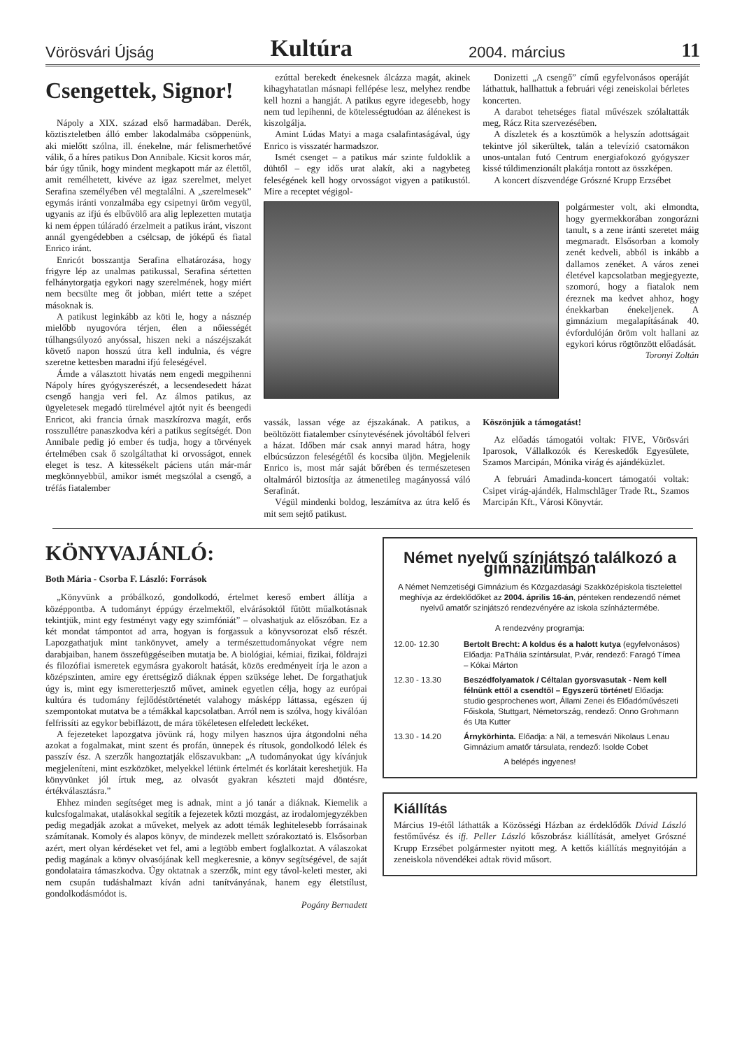Vörösvári Újság Kultúra 2004. március 11
Csengettek, Signor!
Nápoly a XIX. század első harmadában. Derék, köztiszteletben álló ember lakodalmába csöppenünk, aki mielőtt szólna, ill. énekelne, már felismerhetővé válik, ő a híres patikus Don Annibale. Kicsit koros már, bár úgy tűnik, hogy mindent megkapott már az élettől, amit remélhetett, kivéve az igaz szerelmet, melyet Serafina személyében vél megtalálni. A „szerelmesek” egymás iránti vonzalmába egy csipetnyi üröm vegyül, ugyanis az ifjú és elbűvölő ara alig leplezetten mutatja ki nem éppen túláradó érzelmeit a patikus iránt, viszont annál gyengédebben a csélcsap, de jóképű és fiatal Enrico iránt.
Enricót bosszantja Serafina elhatározása, hogy frigyre lép az unalmas patikussal, Serafina sértetten felhánytorgatja egykori nagy szerelmének, hogy miért nem becsülte meg őt jobban, miért tette a szépet másoknak is.
A patikust leginkább az köti le, hogy a násznép mielőbb nyugovóra térjen, élen a nőiességét túlhangsúlyozó anyóssal, hiszen neki a nászéjszakát követő napon hosszú útra kell indulnia, és végre szeretne kettesben maradni ifjú feleségével.
Ámde a választott hivatás nem engedi megpihenni Nápoly híres gyógyszerészét, a lecsendesedett házat csengő hangja veri fel. Az álmos patikus, az ügyeletesek megadó türelmével ajtót nyit és beengedi Enricot, aki francia úrnak maszkírozva magát, erős rosszullétre panaszkodva kéri a patikus segítségét. Don Annibale pedig jó ember és tudja, hogy a törvények értelmében csak ő szolgáltathat ki orvosságot, ennek eleget is tesz. A kitessékelt páciens után már-már megkönnyebbül, amikor ismét megszólal a csengő, a tréfás fiatalember
ezúttal berekedt énekesnek álcázza magát, akinek kihagyhatatlan másnapi fellépése lesz, melyhez rendbe kell hozni a hangját. A patikus egyre idegesebb, hogy nem tud lepihenni, de kötelességtudóan az álénekest is kiszolgálja.
Amint Lúdas Matyi a maga csalafintaságával, úgy Enrico is visszatér harmadszor.
Ismét csenget – a patikus már szinte fuldoklik a dühtől – egy idős urat alakít, aki a nagybeteg feleségének kell hogy orvosságot vigyen a patikustól. Mire a receptet végigol-
Donizetti „A csengő” című egyfelvonásos operáját láthattuk, hallhattuk a februári végi zeneiskolai bérletes koncerten.
A darabot tehetséges fiatal művészek szólaltatták meg, Rácz Rita szervezésében.
A díszletek és a kosztümök a helyszín adottságait tekintve jól sikerültek, talán a televízió csatornákon unos-untalan futó Centrum energiafokozó gyógyszer kissé túldimenzionált plakátja rontott az összképen.
A koncert díszvendége Grószné Krupp Erzsébet
polgármester volt, aki elmondta, hogy gyermekkorában zongorázni tanult, s a zene iránti szeretet máig megmaradt. Elsősorban a komoly zenét kedveli, abból is inkább a dallamos zenéket. A város zenei életével kapcsolatban megjegyezte, szomorú, hogy a fiatalok nem éreznek ma kedvet ahhoz, hogy énekkarban énekeljenek. A gimnázium megalapításának 40. évfordulóján öröm volt hallani az egykori kórus rögtönzött előadását.
Toronyi Zoltán
vassák, lassan vége az éjszakának. A patikus, a beöltözött fiatalember csínytevésének jóvoltából felveri a házat. Időben már csak annyi marad hátra, hogy elbúcsúzzon feleségétől és kocsiba üljön. Megjelenik Enrico is, most már saját bőrében és természetesen oltalmáról biztosítja az átmenetileg magányossá váló Serafinát.
Végül mindenki boldog, leszámítva az útra kelő és mit sem sejtő patikust.
Köszönjük a támogatást!
Az előadás támogatói voltak: FIVE, Vörösvári Iparosok, Vállalkozók és Kereskedők Egyesülete, Szamos Marcipán, Mónika virág és ajándéküzlet.
A februári Amadinda-koncert támogatói voltak: Csipet virág-ajándék, Halmschläger Trade Rt., Szamos Marcipán Kft., Városi Könyvtár.
KÖNYVAJÁNLÓ:
Both Mária - Csorba F. László: Források
„Könyvünk a próbálkozó, gondolkodó, értelmet kereső embert állítja a középpontba. A tudományt éppúgy érzelmektől, elvárásoktól fűtött műalkotásnak tekintjük, mint egy festményt vagy egy szimfóniát” – olvashatjuk az előszóban. Ez a két mondat támpontot ad arra, hogyan is forgassuk a könyvsorozat első részét. Lapozgathatjuk mint tankönyvet, amely a természettudományokat végre nem darabjaiban, hanem összefüggéseiben mutatja be. A biológiai, kémiai, fizikai, földrajzi és filozófiai ismeretek egymásra gyakorolt hatását, közös eredményeit írja le azon a középszinten, amire egy érettségiző diáknak éppen szüksége lehet. De forgathatjuk úgy is, mint egy ismeretterjesztő művet, aminek egyetlen célja, hogy az európai kultúra és tudomány fejlődéstörténetét valahogy másképp láttassa, egészen új szempontokat mutatva be a témákkal kapcsolatban. Arról nem is szólva, hogy kiválóan felfrissíti az egykor bebiflázott, de mára tökéletesen elfeledett leckéket.
A fejezeteket lapozgatva jövünk rá, hogy milyen hasznos újra átgondolni néha azokat a fogalmakat, mint szent és profán, ünnepek és rítusok, gondolkodó lélek és passzív ész. A szerzők hangoztatják előszavukban: „A tudományokat úgy kívánjuk megjeleníteni, mint eszközöket, melyekkel létünk értelmét és korlátait kereshetjük. Ha könyvünket jól írtuk meg, az olvasót gyakran készteti majd döntésre, értékválasztásra.”
Ehhez minden segítséget meg is adnak, mint a jó tanár a diáknak. Kiemelik a kulcsfogalmakat, utalásokkal segítik a fejezetek közti mozgást, az irodalomjegyzékben pedig megadják azokat a műveket, melyek az adott témák leghitelesebb forrásainak számítanak. Komoly és alapos könyv, de mindezek mellett szórakoztató is. Elsősorban azért, mert olyan kérdéseket vet fel, ami a legtöbb embert foglalkoztat. A válaszokat pedig magának a könyv olvasójának kell megkeresnie, a könyv segítségével, de saját gondolataira támaszkodva. Úgy oktatnak a szerzők, mint egy távol-keleti mester, aki nem csupán tudáshalmazt kíván adni tanítványának, hanem egy életstílust, gondolkodásmódot is.
Pogány Bernadett
Német nyelvű színjátszó találkozó a gimnáziumban
A Német Nemzetiségi Gimnázium és Közgazdasági Szakközépiskola tisztelettel meghívja az érdeklődőket az 2004. április 16-án, pénteken rendezendő német nyelvű amatőr színjátszó rendezvényére az iskola színháztermébe.
A rendezvény programja:
12.00- 12.30 Bertolt Brecht: A koldus és a halott kutya (egyfelvonásos) Előadja: PaThália színtársulat, P.vár, rendező: Faragó Tímea – Kókai Márton
12.30 - 13.30 Beszédfolyamatok / Céltalan gyorsvasutak - Nem kell félnünk ettől a csendtől – Egyszerű történet/ Előadja: studio gesprochenes wort, Állami Zenei és Előadóművészeti Főiskola, Stuttgart, Németország, rendező: Onno Grohmann és Uta Kutter
13.30 - 14.20 Árnykörhinta. Előadja: a Nil, a temesvári Nikolaus Lenau Gimnázium amatőr társulata, rendező: Isolde Cobet
A belépés ingyenes!
Kiállítás
Március 19-étől láthatták a Közösségi Házban az érdeklődők Dávid László festőművész és ifj. Peller László kőszobrász kiállítását, amelyet Grószné Krupp Erzsébet polgármester nyitott meg. A kettős kiállítás megnyitóján a zeneiskola növendékei adtak rövid műsort.